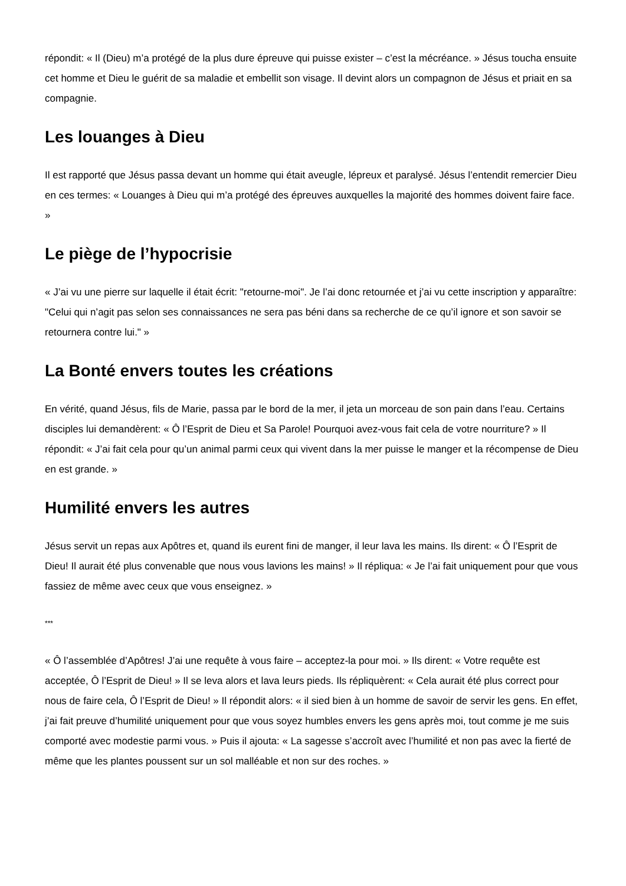répondit: « Il (Dieu) m’a protégé de la plus dure épreuve qui puisse exister – c’est la mécréance. » Jésus toucha ensuite cet homme et Dieu le guérit de sa maladie et embellit son visage. Il devint alors un compagnon de Jésus et priait en sa compagnie.
Les louanges à Dieu
Il est rapporté que Jésus passa devant un homme qui était aveugle, lépreux et paralysé. Jésus l’entendit remercier Dieu en ces termes: « Louanges à Dieu qui m’a protégé des épreuves auxquelles la majorité des hommes doivent faire face. »
Le piège de l’hypocrisie
« J’ai vu une pierre sur laquelle il était écrit: "retourne-moi". Je l’ai donc retournée et j’ai vu cette inscription y apparaître: "Celui qui n’agit pas selon ses connaissances ne sera pas béni dans sa recherche de ce qu’il ignore et son savoir se retournera contre lui." »
La Bonté envers toutes les créations
En vérité, quand Jésus, fils de Marie, passa par le bord de la mer, il jeta un morceau de son pain dans l’eau. Certains disciples lui demandèrent: « Ô l’Esprit de Dieu et Sa Parole! Pourquoi avez-vous fait cela de votre nourriture? » Il répondit: « J’ai fait cela pour qu’un animal parmi ceux qui vivent dans la mer puisse le manger et la récompense de Dieu en est grande. »
Humilité envers les autres
Jésus servit un repas aux Apôtres et, quand ils eurent fini de manger, il leur lava les mains. Ils dirent: « Ô l’Esprit de Dieu! Il aurait été plus convenable que nous vous lavions les mains! » Il répliqua: « Je l’ai fait uniquement pour que vous fassiez de même avec ceux que vous enseignez. »
***
« Ô l’assemblée d’Apôtres! J’ai une requête à vous faire – acceptez-la pour moi. » Ils dirent: « Votre requête est acceptée, Ô l’Esprit de Dieu! » Il se leva alors et lava leurs pieds. Ils répliquèrent: « Cela aurait été plus correct pour nous de faire cela, Ô l’Esprit de Dieu! » Il répondit alors: « il sied bien à un homme de savoir de servir les gens. En effet, j’ai fait preuve d’humilité uniquement pour que vous soyez humbles envers les gens après moi, tout comme je me suis comporté avec modestie parmi vous. » Puis il ajouta: « La sagesse s’accroît avec l’humilité et non pas avec la fierté de même que les plantes poussent sur un sol malléable et non sur des roches. »